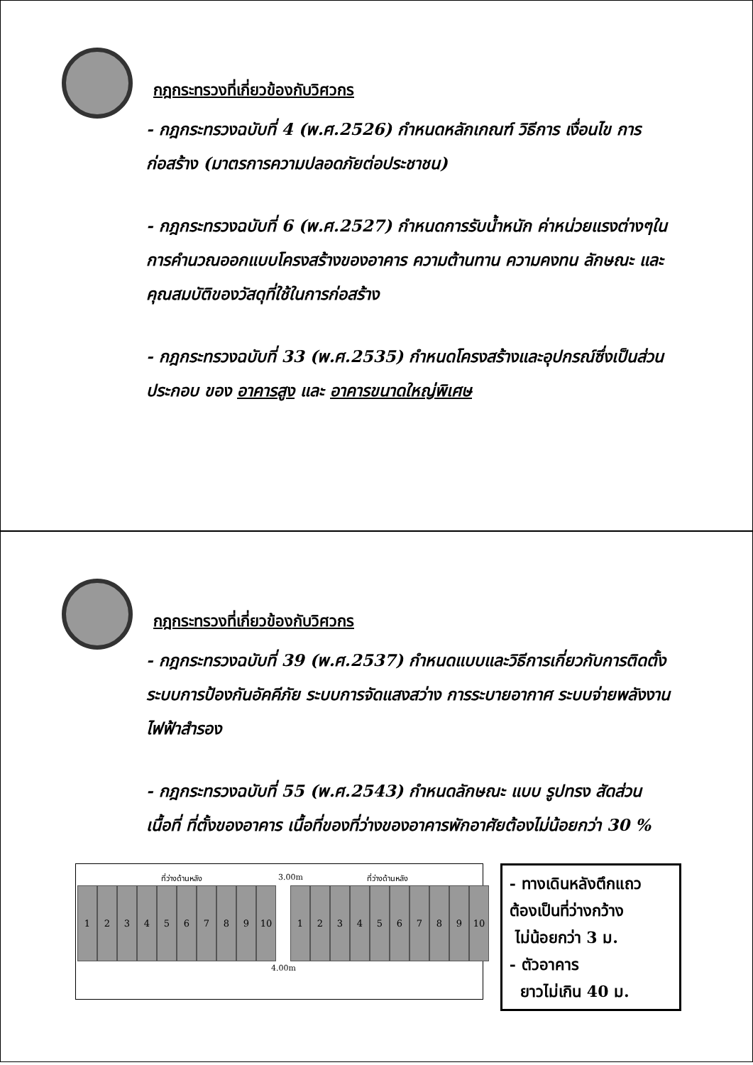กฎกระทรวงที่เกี่ยวข้องกับวิศวกร
- กฎกระทรวงฉบับที่ 4 (พ.ศ.2526) กำหนดหลักเกณฑ์ วิธีการ เงื่อนไข การก่อสร้าง (มาตรการความปลอดภัยต่อประชาชน)
- กฎกระทรวงฉบับที่ 6 (พ.ศ.2527) กำหนดการรับน้ำหนัก ค่าหน่วยแรงต่างๆในการคำนวณออกแบบโครงสร้างของอาคาร ความต้านทาน ความคงทน ลักษณะ และคุณสมบัติของวัสดุที่ใช้ในการก่อสร้าง
- กฎกระทรวงฉบับที่ 33 (พ.ศ.2535) กำหนดโครงสร้างและอุปกรณ์ซึ่งเป็นส่วนประกอบ ของ อาคารสูง และ อาคารขนาดใหญ่พิเศษ
กฎกระทรวงที่เกี่ยวข้องกับวิศวกร
- กฎกระทรวงฉบับที่ 39 (พ.ศ.2537) กำหนดแบบและวิธีการเกี่ยวกับการติดตั้งระบบการป้องกันอัคคีภัย ระบบการจัดแสงสว่าง การระบายอากาศ ระบบจ่ายพลังงานไฟฟ้าสำรอง
- กฎกระทรวงฉบับที่ 55 (พ.ศ.2543) กำหนดลักษณะ แบบ รูปทรง สัดส่วน เนื้อที่ ที่ตั้งของอาคาร เนื้อที่ของที่ว่างของอาคารพักอาศัยต้องไม่น้อยกว่า 30 %
ที่ว่างด้านหลัง 3.00m ที่ว่างด้านหลัง
123456789 10 123456789 10
4.00m
- ทางเดินหลังตึกแถว
ต้องเป็นที่ว่างกว้าง
ไม่น้อยกว่า 3 ม.
- ตัวอาคาร
ยาวไม่เกิน 40 ม.